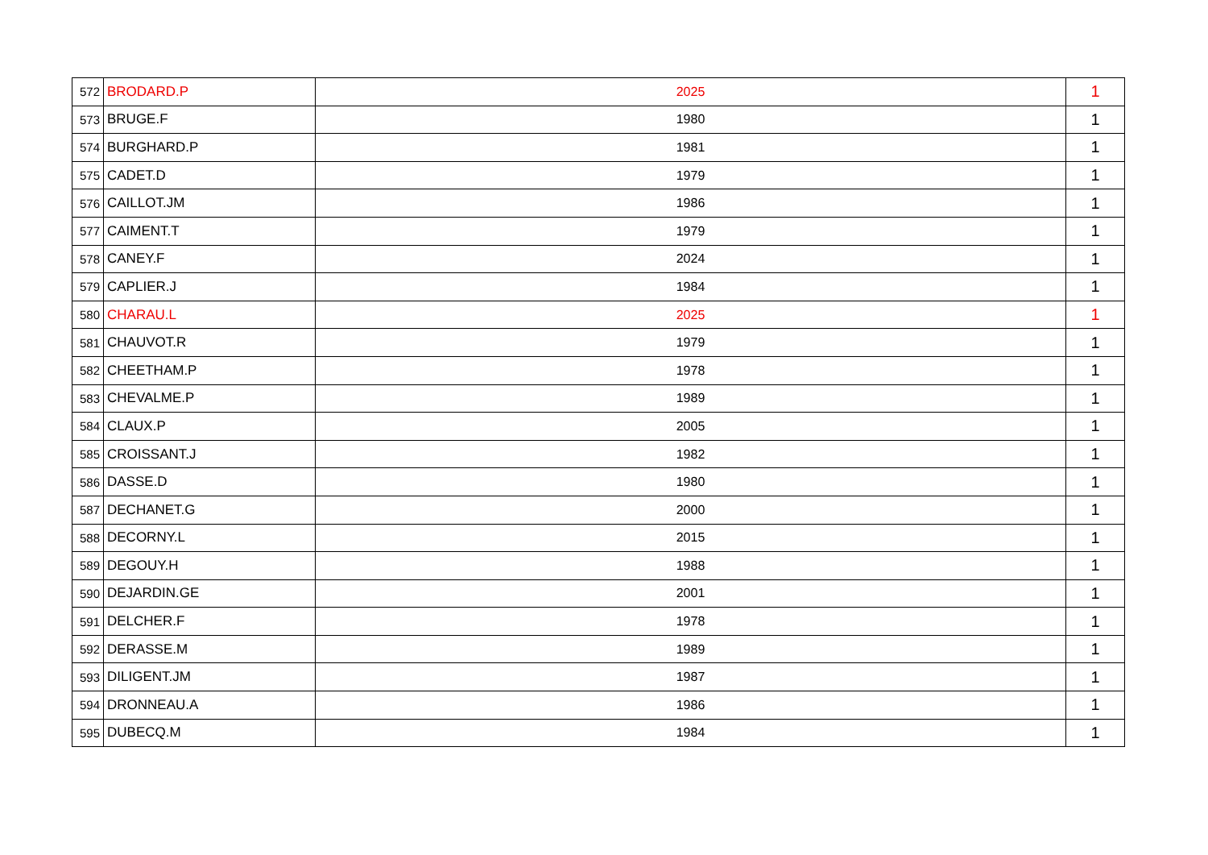| 572 | BRODARD.P | 2025 | 1 |
| 573 | BRUGE.F | 1980 | 1 |
| 574 | BURGHARD.P | 1981 | 1 |
| 575 | CADET.D | 1979 | 1 |
| 576 | CAILLOT.JM | 1986 | 1 |
| 577 | CAIMENT.T | 1979 | 1 |
| 578 | CANEY.F | 2024 | 1 |
| 579 | CAPLIER.J | 1984 | 1 |
| 580 | CHARAU.L | 2025 | 1 |
| 581 | CHAUVOT.R | 1979 | 1 |
| 582 | CHEETHAM.P | 1978 | 1 |
| 583 | CHEVALME.P | 1989 | 1 |
| 584 | CLAUX.P | 2005 | 1 |
| 585 | CROISSANT.J | 1982 | 1 |
| 586 | DASSE.D | 1980 | 1 |
| 587 | DECHANET.G | 2000 | 1 |
| 588 | DECORNY.L | 2015 | 1 |
| 589 | DEGOUY.H | 1988 | 1 |
| 590 | DEJARDIN.GE | 2001 | 1 |
| 591 | DELCHER.F | 1978 | 1 |
| 592 | DERASSE.M | 1989 | 1 |
| 593 | DILIGENT.JM | 1987 | 1 |
| 594 | DRONNEAU.A | 1986 | 1 |
| 595 | DUBECQ.M | 1984 | 1 |